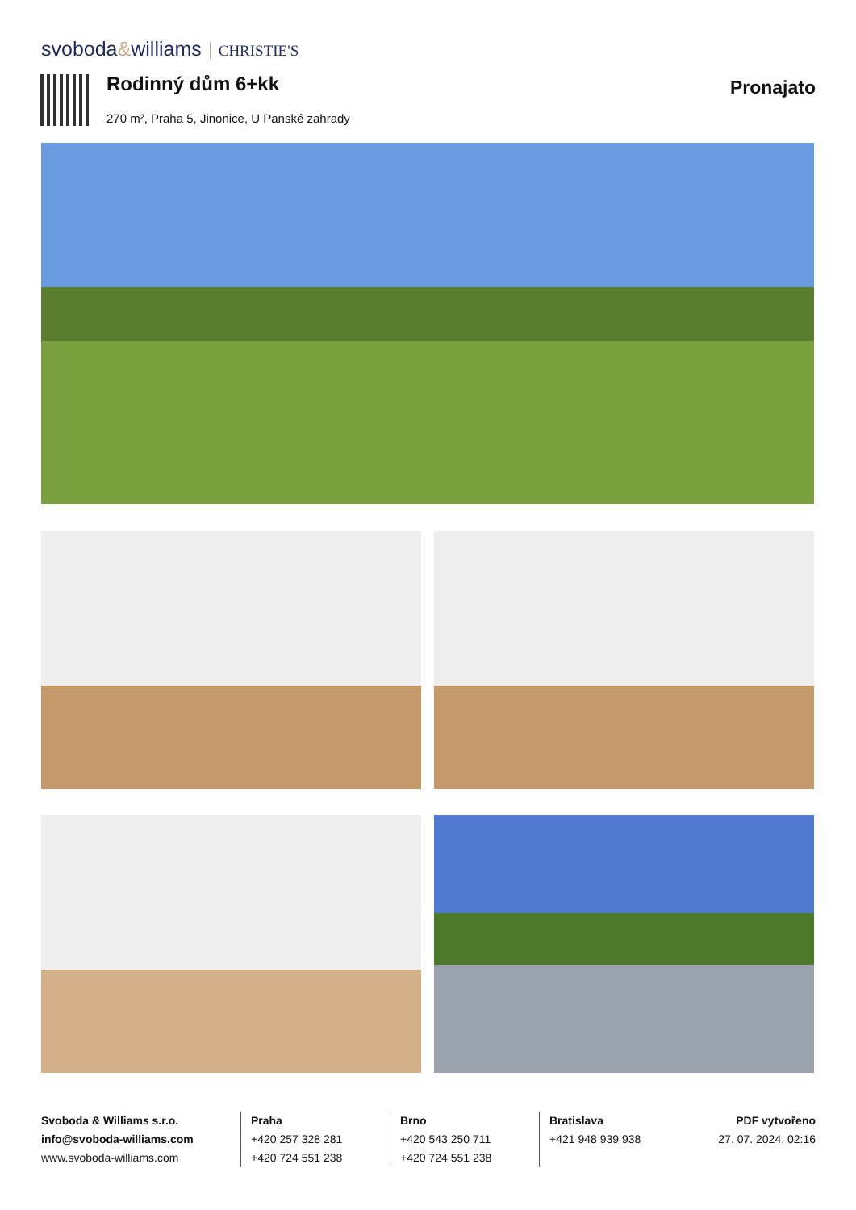svoboda&williams CHRISTIE'S
Rodinný dům 6+kk
270 m², Praha 5, Jinonice, U Panské zahrady
Pronajato
Svoboda & Williams s.r.o.
info@svoboda-williams.com
www.svoboda-williams.com
Praha
+420 257 328 281
+420 724 551 238
Brno
+420 543 250 711
+420 724 551 238
Bratislava
+421 948 939 938
PDF vytvořeno
27. 07. 2024, 02:16